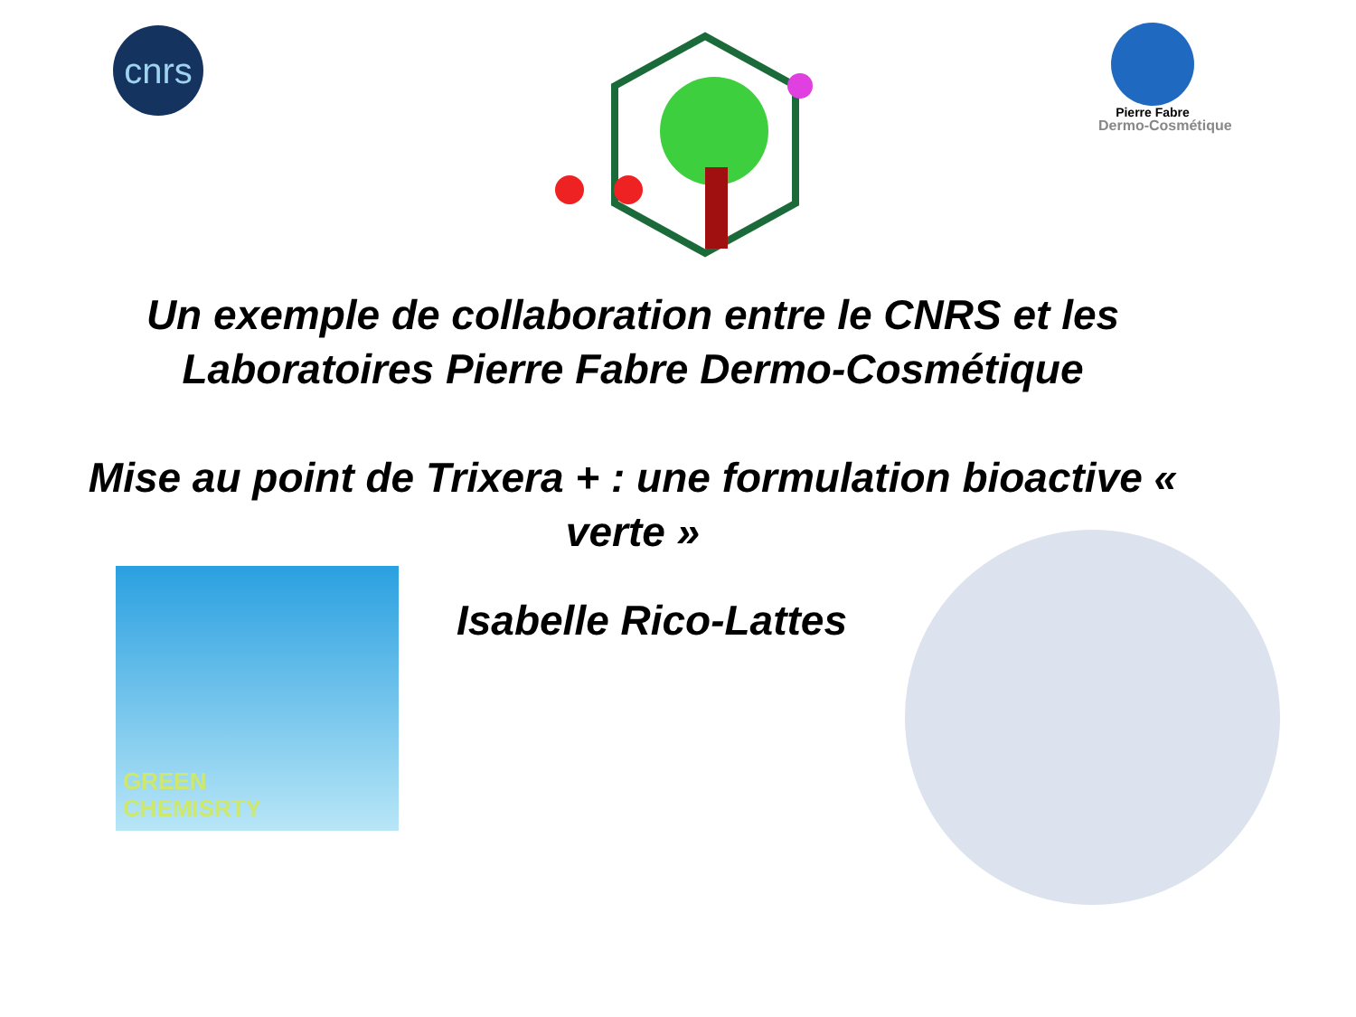cnrs
Pierre Fabre
Dermo-Cosmétique
Un exemple de collaboration entre le CNRS et les Laboratoires Pierre Fabre Dermo-Cosmétique
Mise au point de Trixera + : une formulation bioactive « verte »
GREEN
CHEMISRTY
Isabelle Rico-Lattes